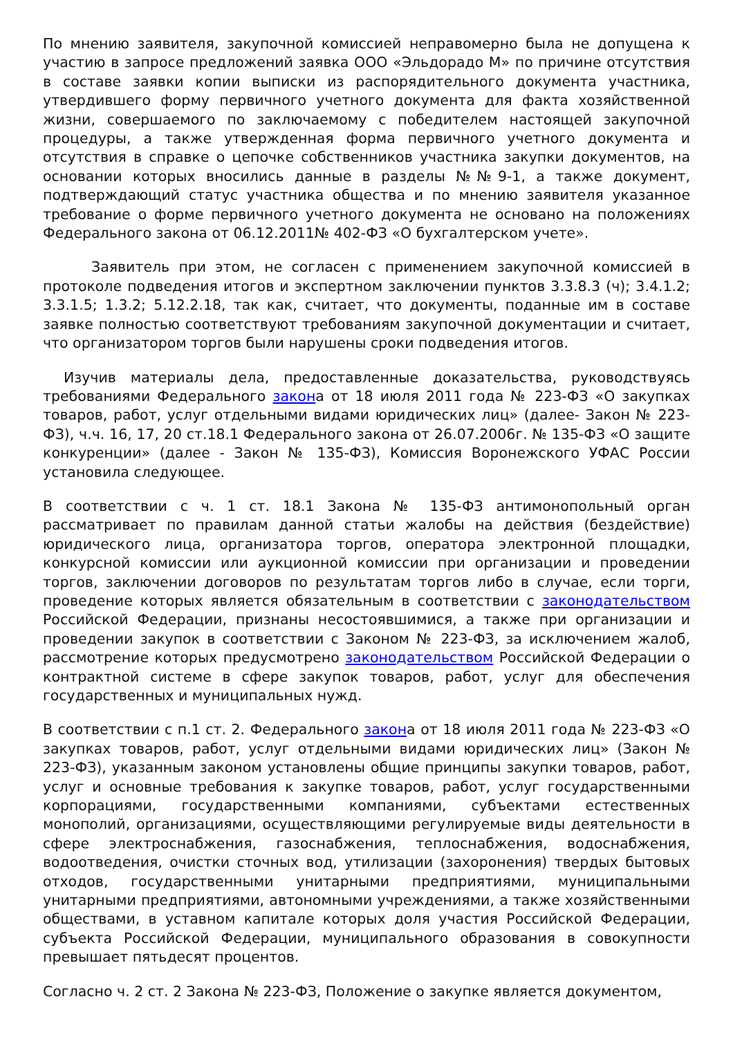По мнению заявителя, закупочной комиссией неправомерно была не допущена к участию в запросе предложений заявка ООО «Эльдорадо М» по причине отсутствия в составе заявки копии выписки из распорядительного документа участника, утвердившего форму первичного учетного документа для факта хозяйственной жизни, совершаемого по заключаемому с победителем настоящей закупочной процедуры, а также утвержденная форма первичного учетного документа и отсутствия в справке о цепочке собственников участника закупки документов, на основании которых вносились данные в разделы №№9-1, а также документ, подтверждающий статус участника общества и по мнению заявителя указанное требование о форме первичного учетного документа не основано на положениях Федерального закона от 06.12.2011№ 402-ФЗ «О бухгалтерском учете».
Заявитель при этом, не согласен с применением закупочной комиссией в протоколе подведения итогов и экспертном заключении пунктов 3.3.8.3 (ч); 3.4.1.2; 3.3.1.5; 1.3.2; 5.12.2.18, так как, считает, что документы, поданные им в составе заявке полностью соответствуют требованиям закупочной документации и считает, что организатором торгов были нарушены сроки подведения итогов.
Изучив материалы дела, предоставленные доказательства, руководствуясь требованиями Федерального закона от 18 июля 2011 года № 223-ФЗ «О закупках товаров, работ, услуг отдельными видами юридических лиц» (далее- Закон № 223-ФЗ), ч.ч. 16, 17, 20 ст.18.1 Федерального закона от 26.07.2006г. № 135-ФЗ «О защите конкуренции» (далее - Закон № 135-ФЗ), Комиссия Воронежского УФАС России установила следующее.
В соответствии с ч. 1 ст. 18.1 Закона № 135-ФЗ антимонопольный орган рассматривает по правилам данной статьи жалобы на действия (бездействие) юридического лица, организатора торгов, оператора электронной площадки, конкурсной комиссии или аукционной комиссии при организации и проведении торгов, заключении договоров по результатам торгов либо в случае, если торги, проведение которых является обязательным в соответствии с законодательством Российской Федерации, признаны несостоявшимися, а также при организации и проведении закупок в соответствии с Законом № 223-ФЗ, за исключением жалоб, рассмотрение которых предусмотрено законодательством Российской Федерации о контрактной системе в сфере закупок товаров, работ, услуг для обеспечения государственных и муниципальных нужд.
В соответствии с п.1 ст. 2. Федерального закона от 18 июля 2011 года № 223-ФЗ «О закупках товаров, работ, услуг отдельными видами юридических лиц» (Закон № 223-ФЗ), указанным законом установлены общие принципы закупки товаров, работ, услуг и основные требования к закупке товаров, работ, услуг государственными корпорациями, государственными компаниями, субъектами естественных монополий, организациями, осуществляющими регулируемые виды деятельности в сфере электроснабжения, газоснабжения, теплоснабжения, водоснабжения, водоотведения, очистки сточных вод, утилизации (захоронения) твердых бытовых отходов, государственными унитарными предприятиями, муниципальными унитарными предприятиями, автономными учреждениями, а также хозяйственными обществами, в уставном капитале которых доля участия Российской Федерации, субъекта Российской Федерации, муниципального образования в совокупности превышает пятьдесят процентов.
Согласно ч. 2 ст. 2 Закона № 223-ФЗ, Положение о закупке является документом,